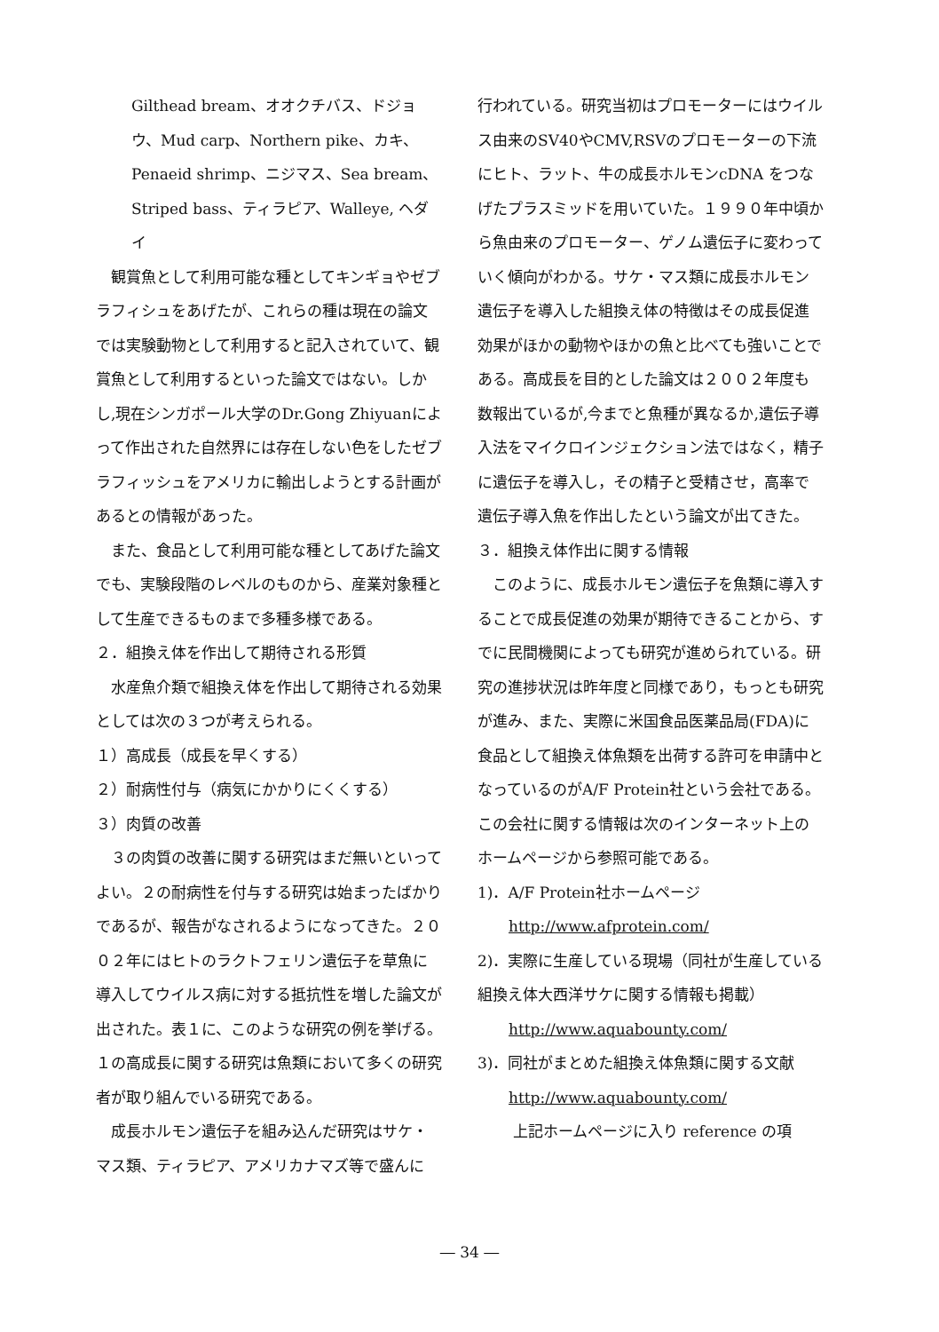Gilthead bream、オオクチバス、ドジョウ、Mud carp、Northern pike、カキ、Penaeid shrimp、ニジマス、Sea bream、Striped bass、ティラピア、Walleye, ヘダイ
　観賞魚として利用可能な種としてキンギョやゼブラフィシュをあげたが、これらの種は現在の論文では実験動物として利用すると記入されていて、観賞魚として利用するといった論文ではない。しかし,現在シンガポール大学のDr.Gong Zhiyuanによって作出された自然界には存在しない色をしたゼブラフィッシュをアメリカに輸出しようとする計画があるとの情報があった。
　また、食品として利用可能な種としてあげた論文でも、実験段階のレベルのものから、産業対象種として生産できるものまで多種多様である。
２．組換え体を作出して期待される形質
　水産魚介類で組換え体を作出して期待される効果としては次の３つが考えられる。
１）高成長（成長を早くする）
２）耐病性付与（病気にかかりにくくする）
３）肉質の改善
　３の肉質の改善に関する研究はまだ無いといってよい。２の耐病性を付与する研究は始まったばかりであるが、報告がなされるようになってきた。２００２年にはヒトのラクトフェリン遺伝子を草魚に導入してウイルス病に対する抵抗性を増した論文が出された。表１に、このような研究の例を挙げる。
１の高成長に関する研究は魚類において多くの研究者が取り組んでいる研究である。
　成長ホルモン遺伝子を組み込んだ研究はサケ・マス類、ティラピア、アメリカナマズ等で盛んに
行われている。研究当初はプロモーターにはウイルス由来のSV40やCMV,RSVのプロモーターの下流にヒト、ラット、牛の成長ホルモンcDNA をつなげたプラスミッドを用いていた。１９９０年中頃から魚由来のプロモーター、ゲノム遺伝子に変わっていく傾向がわかる。サケ・マス類に成長ホルモン遺伝子を導入した組換え体の特徴はその成長促進効果がほかの動物やほかの魚と比べても強いことである。高成長を目的とした論文は２００２年度も数報出ているが,今までと魚種が異なるか,遺伝子導入法をマイクロインジェクション法ではなく，精子に遺伝子を導入し，その精子と受精させ，高率で遺伝子導入魚を作出したという論文が出てきた。
３．組換え体作出に関する情報
　このように、成長ホルモン遺伝子を魚類に導入することで成長促進の効果が期待できることから、すでに民間機関によっても研究が進められている。研究の進捗状況は昨年度と同様であり，もっとも研究が進み、また、実際に米国食品医薬品局(FDA)に食品として組換え体魚類を出荷する許可を申請中となっているのがA/F Protein社という会社である。この会社に関する情報は次のインターネット上のホームページから参照可能である。
1)．A/F Protein社ホームページ
http://www.afprotein.com/
2)．実際に生産している現場（同社が生産している組換え体大西洋サケに関する情報も掲載）
http://www.aquabounty.com/
3)．同社がまとめた組換え体魚類に関する文献
http://www.aquabounty.com/
上記ホームページに入り reference の項
― 34 ―